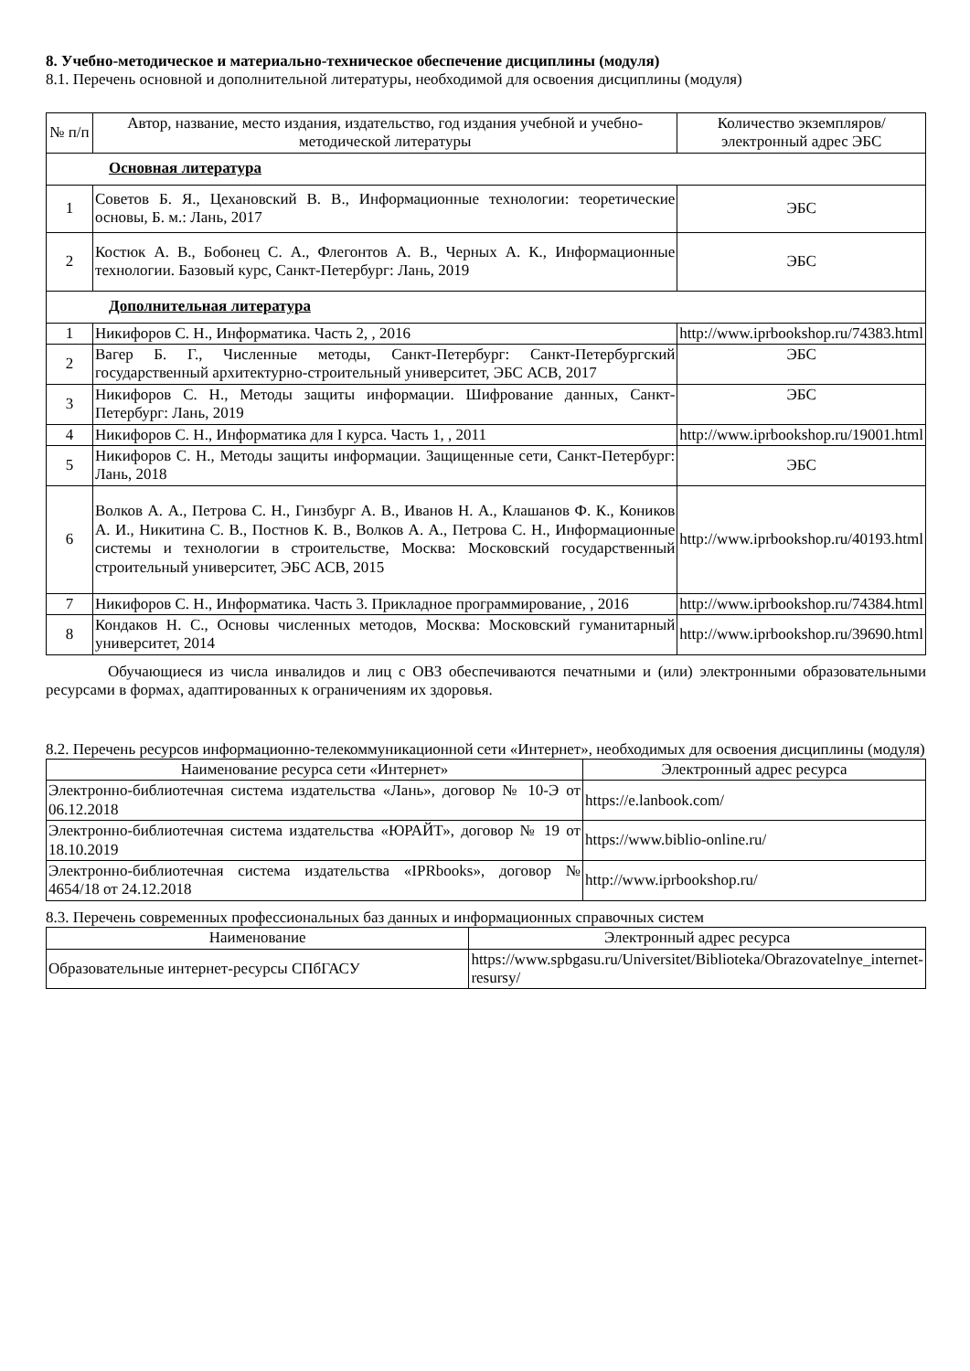8. Учебно-методическое и материально-техническое обеспечение дисциплины (модуля)
8.1. Перечень основной и дополнительной литературы, необходимой для освоения дисциплины (модуля)
| № п/п | Автор, название, место издания, издательство, год издания учебной и учебно-методической литературы | Количество экземпляров/электронный адрес ЭБС |
| --- | --- | --- |
| Основная литература | | |
| 1 | Советов Б. Я., Цехановский В. В., Информационные технологии: теоретические основы, Б. м.: Лань, 2017 | ЭБС |
| 2 | Костюк А. В., Бобонец С. А., Флегонтов А. В., Черных А. К., Информационные технологии. Базовый курс, Санкт-Петербург: Лань, 2019 | ЭБС |
| Дополнительная литература | | |
| 1 | Никифоров С. Н., Информатика. Часть 2, , 2016 | http://www.iprbookshop.ru/74383.html |
| 2 | Вагер Б. Г., Численные методы, Санкт-Петербург: Санкт-Петербургский государственный архитектурно-строительный университет, ЭБС АСВ, 2017 | ЭБС |
| 3 | Никифоров С. Н., Методы защиты информации. Шифрование данных, Санкт-Петербург: Лань, 2019 | ЭБС |
| 4 | Никифоров С. Н., Информатика для I курса. Часть 1, , 2011 | http://www.iprbookshop.ru/19001.html |
| 5 | Никифоров С. Н., Методы защиты информации. Защищенные сети, Санкт-Петербург: Лань, 2018 | ЭБС |
| 6 | Волков А. А., Петрова С. Н., Гинзбург А. В., Иванов Н. А., Клашанов Ф. К., Коников А. И., Никитина С. В., Постнов К. В., Волков А. А., Петрова С. Н., Информационные системы и технологии в строительстве, Москва: Московский государственный строительный университет, ЭБС АСВ, 2015 | http://www.iprbookshop.ru/40193.html |
| 7 | Никифоров С. Н., Информатика. Часть 3. Прикладное программирование, , 2016 | http://www.iprbookshop.ru/74384.html |
| 8 | Кондаков Н. С., Основы численных методов, Москва: Московский гуманитарный университет, 2014 | http://www.iprbookshop.ru/39690.html |
Обучающиеся из числа инвалидов и лиц с ОВЗ обеспечиваются печатными и (или) электронными образовательными ресурсами в формах, адаптированных к ограничениям их здоровья.
8.2. Перечень ресурсов информационно-телекоммуникационной сети «Интернет», необходимых для освоения дисциплины (модуля)
| Наименование ресурса сети «Интернет» | Электронный адрес ресурса |
| --- | --- |
| Электронно-библиотечная система издательства «Лань», договор № 10-Э от 06.12.2018 | https://e.lanbook.com/ |
| Электронно-библиотечная система издательства «ЮРАЙТ», договор № 19 от 18.10.2019 | https://www.biblio-online.ru/ |
| Электронно-библиотечная система издательства «IPRbooks», договор № 4654/18 от 24.12.2018 | http://www.iprbookshop.ru/ |
8.3. Перечень современных профессиональных баз данных и информационных справочных систем
| Наименование | Электронный адрес ресурса |
| --- | --- |
| Образовательные интернет-ресурсы СПбГАСУ | https://www.spbgasu.ru/Universitet/Biblioteka/Obrazovatelnye_internet-resursy/ |